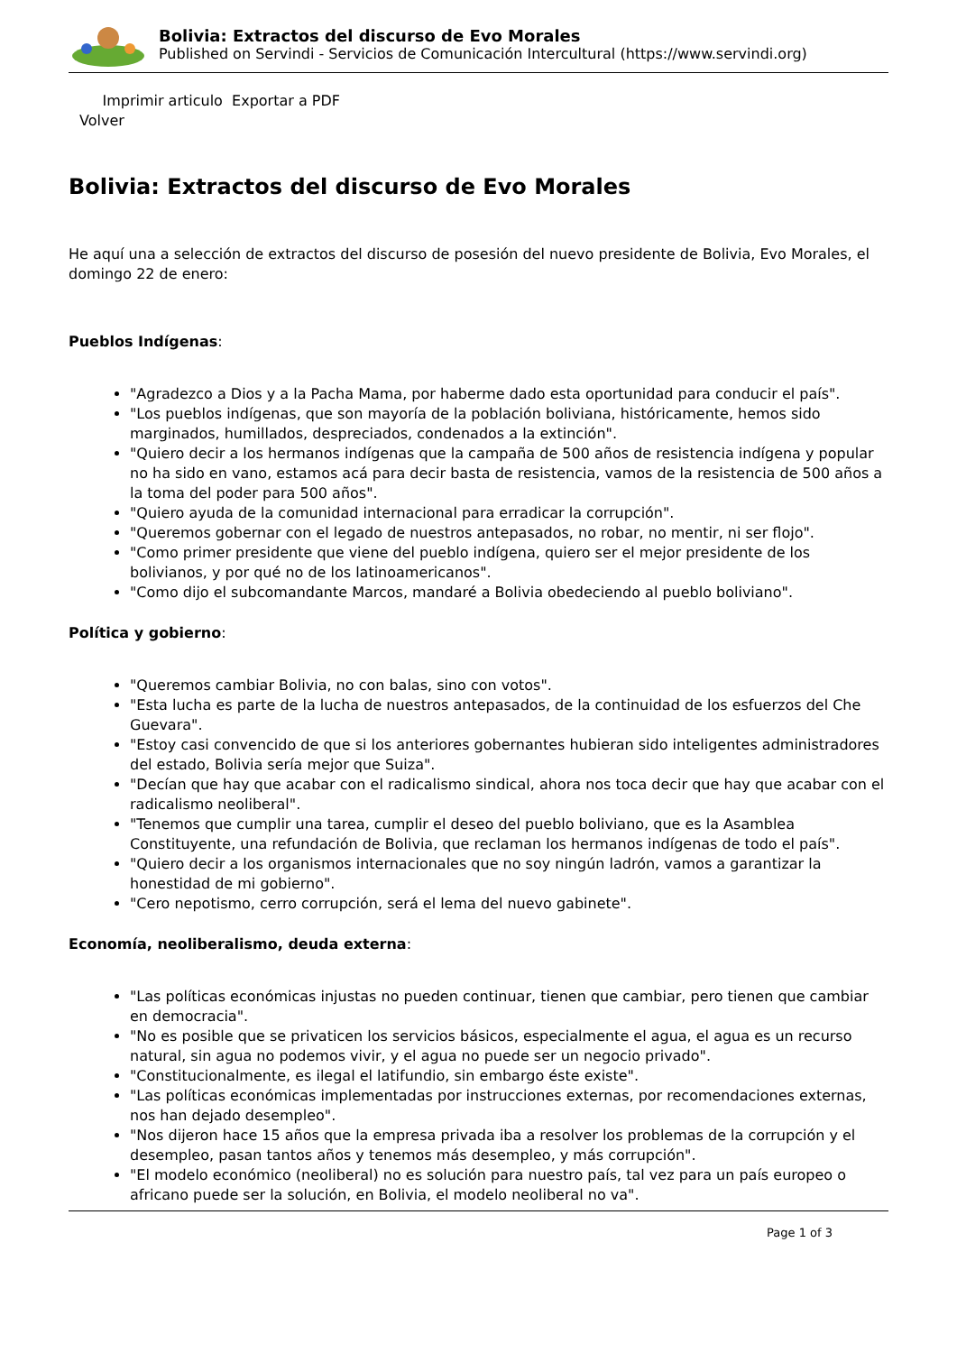Bolivia: Extractos del discurso de Evo Morales
Published on Servindi - Servicios de Comunicación Intercultural (https://www.servindi.org)
Imprimir articulo Exportar a PDF
Volver
Bolivia: Extractos del discurso de Evo Morales
He aquí una a selección de extractos del discurso de posesión del nuevo presidente de Bolivia, Evo Morales, el domingo 22 de enero:
Pueblos Indígenas:
"Agradezco a Dios y a la Pacha Mama, por haberme dado esta oportunidad para conducir el país".
"Los pueblos indígenas, que son mayoría de la población boliviana, históricamente, hemos sido marginados, humillados, despreciados, condenados a la extinción".
"Quiero decir a los hermanos indígenas que la campaña de 500 años de resistencia indígena y popular no ha sido en vano, estamos acá para decir basta de resistencia, vamos de la resistencia de 500 años a la toma del poder para 500 años".
"Quiero ayuda de la comunidad internacional para erradicar la corrupción".
"Queremos gobernar con el legado de nuestros antepasados, no robar, no mentir, ni ser flojo".
"Como primer presidente que viene del pueblo indígena, quiero ser el mejor presidente de los bolivianos, y por qué no de los latinoamericanos".
"Como dijo el subcomandante Marcos, mandaré a Bolivia obedeciendo al pueblo boliviano".
Política y gobierno:
"Queremos cambiar Bolivia, no con balas, sino con votos".
"Esta lucha es parte de la lucha de nuestros antepasados, de la continuidad de los esfuerzos del Che Guevara".
"Estoy casi convencido de que si los anteriores gobernantes hubieran sido inteligentes administradores del estado, Bolivia sería mejor que Suiza".
"Decían que hay que acabar con el radicalismo sindical, ahora nos toca decir que hay que acabar con el radicalismo neoliberal".
"Tenemos que cumplir una tarea, cumplir el deseo del pueblo boliviano, que es la Asamblea Constituyente, una refundación de Bolivia, que reclaman los hermanos indígenas de todo el país".
"Quiero decir a los organismos internacionales que no soy ningún ladrón, vamos a garantizar la honestidad de mi gobierno".
"Cero nepotismo, cerro corrupción, será el lema del nuevo gabinete".
Economía, neoliberalismo, deuda externa:
"Las políticas económicas injustas no pueden continuar, tienen que cambiar, pero tienen que cambiar en democracia".
"No es posible que se privaticen los servicios básicos, especialmente el agua, el agua es un recurso natural, sin agua no podemos vivir, y el agua no puede ser un negocio privado".
"Constitucionalmente, es ilegal el latifundio, sin embargo éste existe".
"Las políticas económicas implementadas por instrucciones externas, por recomendaciones externas, nos han dejado desempleo".
"Nos dijeron hace 15 años que la empresa privada iba a resolver los problemas de la corrupción y el desempleo, pasan tantos años y tenemos más desempleo, y más corrupción".
"El modelo económico (neoliberal) no es solución para nuestro país, tal vez para un país europeo o africano puede ser la solución, en Bolivia, el modelo neoliberal no va".
Page 1 of 3